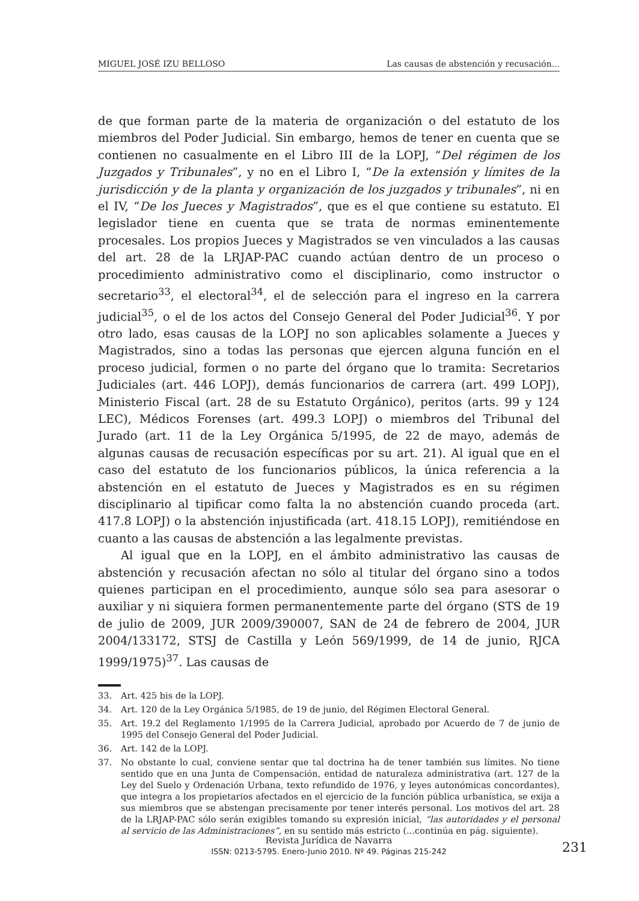MIGUEL JOSÉ IZU BELLOSO Las causas de abstención y recusación...
de que forman parte de la materia de organización o del estatuto de los miembros del Poder Judicial. Sin embargo, hemos de tener en cuenta que se contienen no casualmente en el Libro III de la LOPJ, “Del régimen de los Juzgados y Tribunales”, y no en el Libro I, “De la extensión y límites de la jurisdicción y de la planta y organización de los juzgados y tribunales”, ni en el IV, “De los Jueces y Magistrados”, que es el que contiene su estatuto. El legislador tiene en cuenta que se trata de normas eminentemente procesales. Los propios Jueces y Magistrados se ven vinculados a las causas del art. 28 de la LRJAP-PAC cuando actúan dentro de un proceso o procedimiento administrativo como el disciplinario, como instructor o secretario<sup>33</sup>, el electoral<sup>34</sup>, el de selección para el ingreso en la carrera judicial<sup>35</sup>, o el de los actos del Consejo General del Poder Judicial<sup>36</sup>. Y por otro lado, esas causas de la LOPJ no son aplicables solamente a Jueces y Magistrados, sino a todas las personas que ejercen alguna función en el proceso judicial, formen o no parte del órgano que lo tramita: Secretarios Judiciales (art. 446 LOPJ), demás funcionarios de carrera (art. 499 LOPJ), Ministerio Fiscal (art. 28 de su Estatuto Orgánico), peritos (arts. 99 y 124 LEC), Médicos Forenses (art. 499.3 LOPJ) o miembros del Tribunal del Jurado (art. 11 de la Ley Orgánica 5/1995, de 22 de mayo, además de algunas causas de recusación específicas por su art. 21). Al igual que en el caso del estatuto de los funcionarios públicos, la única referencia a la abstención en el estatuto de Jueces y Magistrados es en su régimen disciplinario al tipificar como falta la no abstención cuando proceda (art. 417.8 LOPJ) o la abstención injustificada (art. 418.15 LOPJ), remitiéndose en cuanto a las causas de abstención a las legalmente previstas.
Al igual que en la LOPJ, en el ámbito administrativo las causas de abstención y recusación afectan no sólo al titular del órgano sino a todos quienes participan en el procedimiento, aunque sólo sea para asesorar o auxiliar y ni siquiera formen permanentemente parte del órgano (STS de 19 de julio de 2009, JUR 2009/390007, SAN de 24 de febrero de 2004, JUR 2004/133172, STSJ de Castilla y León 569/1999, de 14 de junio, RJCA 1999/1975)<sup>37</sup>. Las causas de
33. Art. 425 bis de la LOPJ.
34. Art. 120 de la Ley Orgánica 5/1985, de 19 de junio, del Régimen Electoral General.
35. Art. 19.2 del Reglamento 1/1995 de la Carrera Judicial, aprobado por Acuerdo de 7 de junio de 1995 del Consejo General del Poder Judicial.
36. Art. 142 de la LOPJ.
37. No obstante lo cual, conviene sentar que tal doctrina ha de tener también sus límites. No tiene sentido que en una Junta de Compensación, entidad de naturaleza administrativa (art. 127 de la Ley del Suelo y Ordenación Urbana, texto refundido de 1976, y leyes autonómicas concordantes), que integra a los propietarios afectados en el ejercicio de la función pública urbanística, se exija a sus miembros que se abstengan precisamente por tener interés personal. Los motivos del art. 28 de la LRJAP-PAC sólo serán exigibles tomando su expresión inicial, “las autoridades y el personal al servicio de las Administraciones”, en su sentido más estricto (...continúa en pág. siguiente).
Revista Jurídica de Navarra
ISSN: 0213-5795. Enero-Junio 2010. Nº 49. Páginas 215-242
231